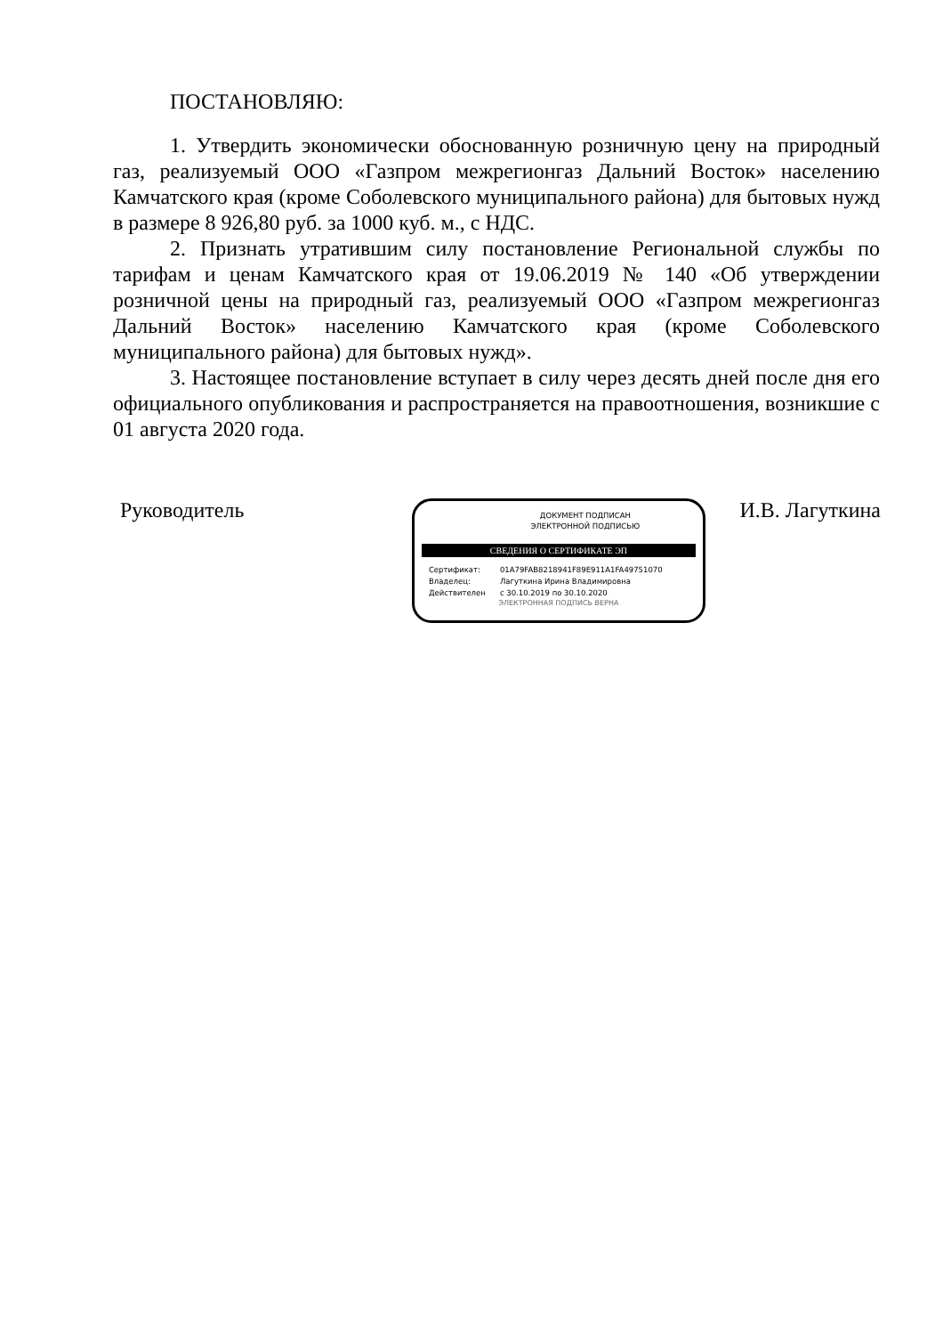ПОСТАНОВЛЯЮ:
1. Утвердить экономически обоснованную розничную цену на природный газ, реализуемый ООО «Газпром межрегионгаз Дальний Восток» населению Камчатского края (кроме Соболевского муниципального района) для бытовых нужд в размере 8 926,80 руб. за 1000 куб. м., с НДС.
2. Признать утратившим силу постановление Региональной службы по тарифам и ценам Камчатского края от 19.06.2019 № 140 «Об утверждении розничной цены на природный газ, реализуемый ООО «Газпром межрегионгаз Дальний Восток» населению Камчатского края (кроме Соболевского муниципального района) для бытовых нужд».
3. Настоящее постановление вступает в силу через десять дней после дня его официального опубликования и распространяется на правоотношения, возникшие с 01 августа 2020 года.
Руководитель
ДОКУМЕНТ ПОДПИСАН
ЭЛЕКТРОННОЙ ПОДПИСЬЮ
СВЕДЕНИЯ О СЕРТИФИКАТЕ ЭП
Сертификат: 01A79FAB8218941F89E911A1FA49751070
Владелец: Лагуткина Ирина Владимировна
Действителен с 30.10.2019 по 30.10.2020
ЭЛЕКТРОННАЯ ПОДПИСЬ ВЕРНА
И.В. Лагуткина